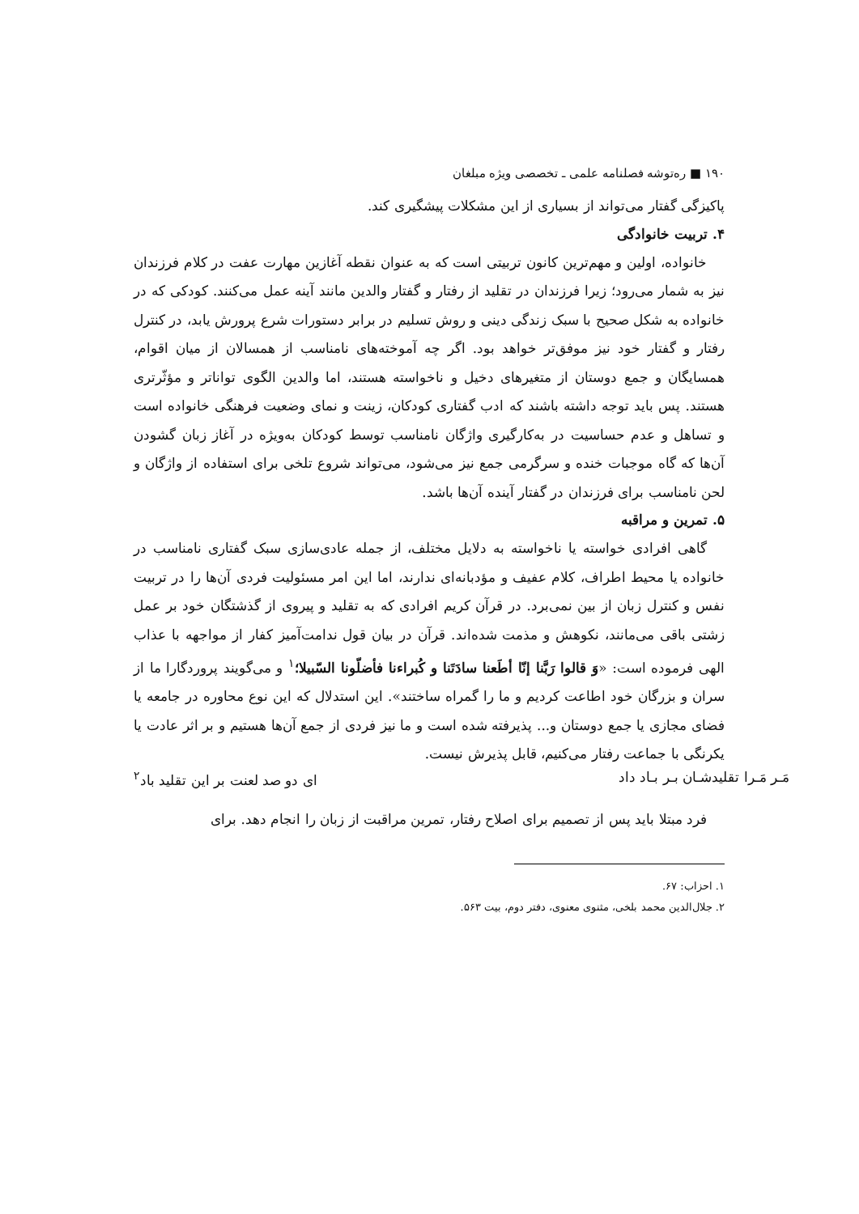۱۹۰ ■ ره‌توشه فصلنامه علمی ـ تخصصی ویژه مبلغان
پاکیزگی گفتار می‌تواند از بسیاری از این مشکلات پیشگیری کند.
۴. تربیت خانوادگی
خانواده، اولین و مهم‌ترین کانون تربیتی است که به عنوان نقطه آغازین مهارت عفت در کلام فرزندان نیز به شمار می‌رود؛ زیرا فرزندان در تقلید از رفتار و گفتار والدین مانند آینه عمل می‌کنند. کودکی که در خانواده به شکل صحیح با سبک زندگی دینی و روش تسلیم در برابر دستورات شرع پرورش یابد، در کنترل رفتار و گفتار خود نیز موفق‌تر خواهد بود. اگر چه آموخته‌های نامناسب از همسالان از میان اقوام، همسایگان و جمع دوستان از متغیرهای دخیل و ناخواسته هستند، اما والدین الگوی تواناتر و مؤثّرتری هستند. پس باید توجه داشته باشند که ادب گفتاری کودکان، زینت و نمای وضعیت فرهنگی خانواده است و تساهل و عدم حساسیت در به‌کارگیری واژگان نامناسب توسط کودکان به‌ویژه در آغاز زبان گشودن آن‌ها که گاه موجبات خنده و سرگرمی جمع نیز می‌شود، می‌تواند شروع تلخی برای استفاده از واژگان و لحن نامناسب برای فرزندان در گفتار آینده آن‌ها باشد.
۵. تمرین و مراقبه
گاهی افرادی خواسته یا ناخواسته به دلایل مختلف، از جمله عادی‌سازی سبک گفتاری نامناسب در خانواده یا محیط اطراف، کلام عفیف و مؤدبانه‌ای ندارند، اما این امر مسئولیت فردی آن‌ها را در تربیت نفس و کنترل زبان از بین نمی‌برد. در قرآن کریم افرادی که به تقلید و پیروی از گذشتگان خود بر عمل زشتی باقی می‌مانند، نکوهش و مذمت شده‌اند. قرآن در بیان قول ندامت‌آمیز کفار از مواجهه با عذاب الهی فرموده است: «وَ قالوا رَبَّنا إنّا أطَعنا سادَتَنا و کُبراءنا فأضلّونا السّبیلا؛<sup>۱</sup> و می‌گویند پروردگارا ما از سران و بزرگان خود اطاعت کردیم و ما را گمراه ساختند». این استدلال که این نوع محاوره در جامعه یا فضای مجازی یا جمع دوستان و... پذیرفته شده است و ما نیز فردی از جمع آن‌ها هستیم و بر اثر عادت یا یکرنگی با جماعت رفتار می‌کنیم، قابل پذیرش نیست.
مَـر مَـرا تقلیدشـان بـر بـاد داد ای دو صد لعنت بر این تقلید باد<sup>۲</sup>
فرد مبتلا باید پس از تصمیم برای اصلاح رفتار، تمرین مراقبت از زبان را انجام دهد. برای
۱. احزاب: ۶۷.
۲. جلال‌الدین محمد بلخی، مثنوی معنوی، دفتر دوم، بیت ۵۶۳.